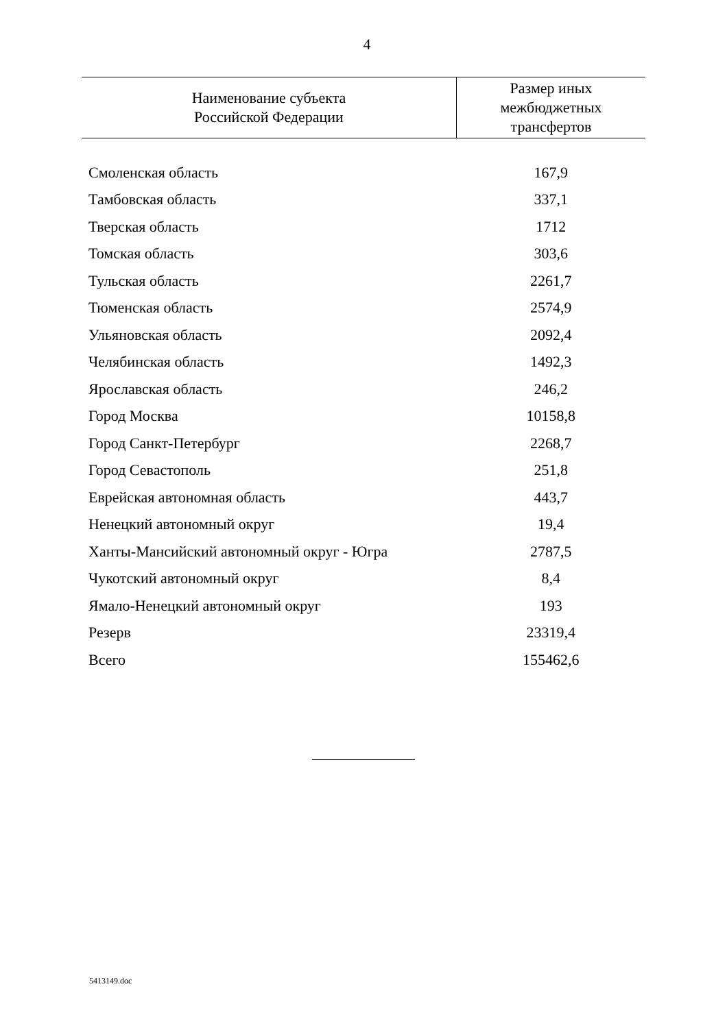4
| Наименование субъекта Российской Федерации | Размер иных межбюджетных трансфертов |
| --- | --- |
| Смоленская область | 167,9 |
| Тамбовская область | 337,1 |
| Тверская область | 1712 |
| Томская область | 303,6 |
| Тульская область | 2261,7 |
| Тюменская область | 2574,9 |
| Ульяновская область | 2092,4 |
| Челябинская область | 1492,3 |
| Ярославская область | 246,2 |
| Город Москва | 10158,8 |
| Город Санкт-Петербург | 2268,7 |
| Город Севастополь | 251,8 |
| Еврейская автономная область | 443,7 |
| Ненецкий автономный округ | 19,4 |
| Ханты-Мансийский автономный округ - Югра | 2787,5 |
| Чукотский автономный округ | 8,4 |
| Ямало-Ненецкий автономный округ | 193 |
| Резерв | 23319,4 |
| Всего | 155462,6 |
5413149.doc